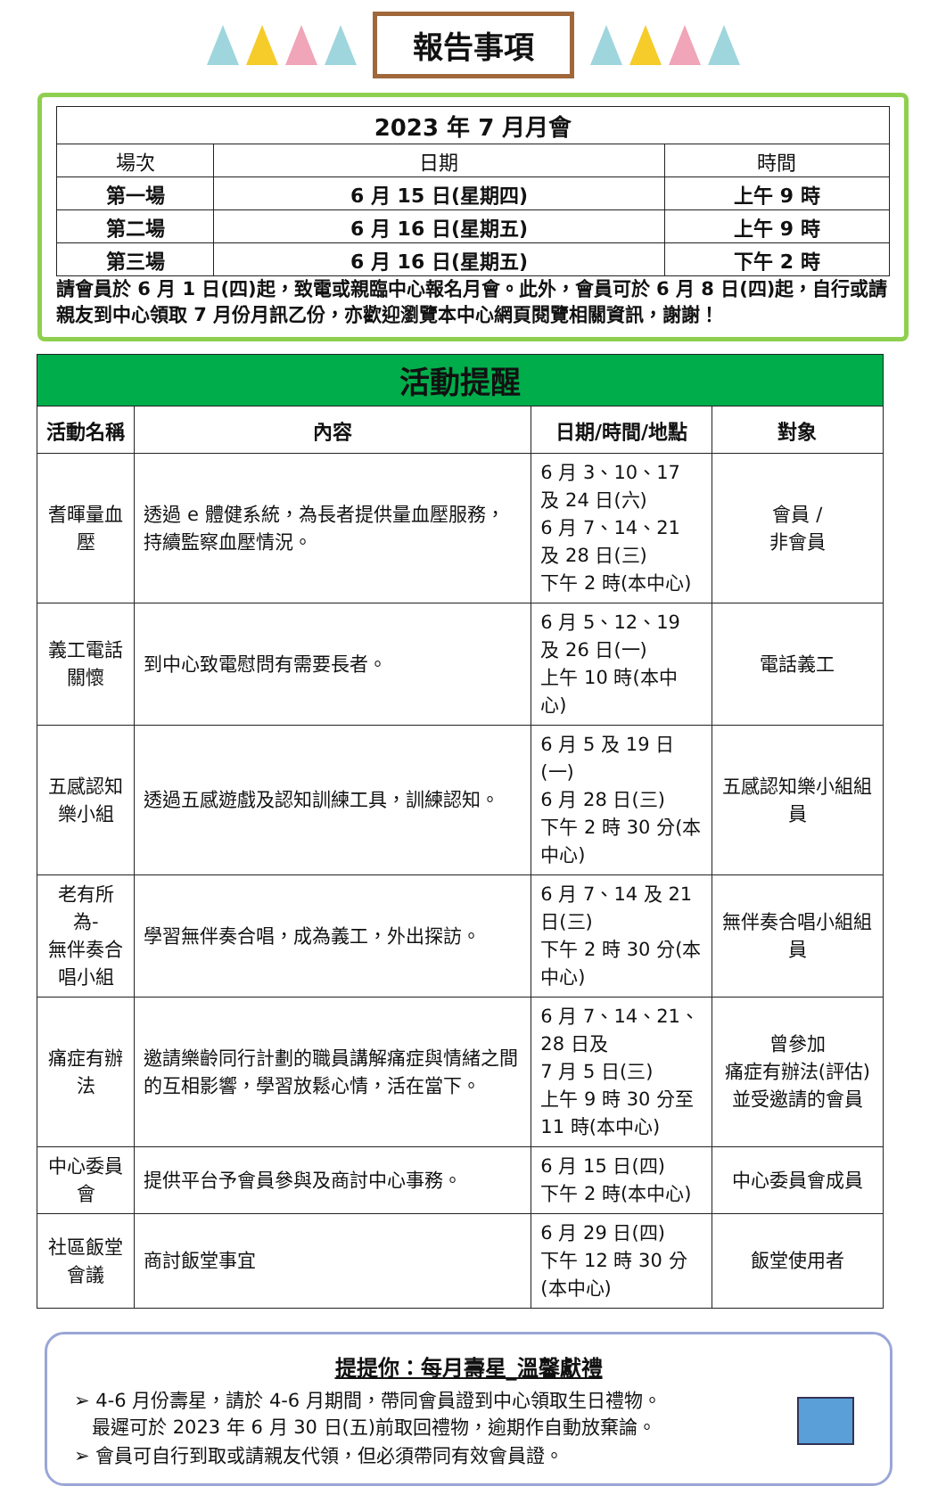報告事項
| 2023 年 7 月月會 | | |
| --- | --- | --- |
| 場次 | 日期 | 時間 |
| 第一場 | 6 月 15 日(星期四) | 上午 9 時 |
| 第二場 | 6 月 16 日(星期五) | 上午 9 時 |
| 第三場 | 6 月 16 日(星期五) | 下午 2 時 |
請會員於 6 月 1 日(四)起，致電或親臨中心報名月會。此外，會員可於 6 月 8 日(四)起，自行或請親友到中心領取 7 月份月訊乙份，亦歡迎瀏覽本中心網頁閱覽相關資訊，謝謝！
活動提醒
| 活動名稱 | 內容 | 日期/時間/地點 | 對象 |
| --- | --- | --- | --- |
| 耆暉量血壓 | 透過 e 體健系統，為長者提供量血壓服務，持續監察血壓情況。 | 6 月 3、10、17 及 24 日(六) 6 月 7、14、21 及 28 日(三) 下午 2 時(本中心) | 會員 / 非會員 |
| 義工電話關懷 | 到中心致電慰問有需要長者。 | 6 月 5、12、19 及 26 日(一) 上午 10 時(本中心) | 電話義工 |
| 五感認知樂小組 | 透過五感遊戲及認知訓練工具，訓練認知。 | 6 月 5 及 19 日(一) 6 月 28 日(三) 下午 2 時 30 分(本中心) | 五感認知樂小組組員 |
| 老有所為- 無伴奏合唱小組 | 學習無伴奏合唱，成為義工，外出探訪。 | 6 月 7、14 及 21 日(三) 下午 2 時 30 分(本中心) | 無伴奏合唱小組組員 |
| 痛症有辦法 | 邀請樂齡同行計劃的職員講解痛症與情緒之間的互相影響，學習放鬆心情，活在當下。 | 6 月 7、14、21、28 日及 7 月 5 日(三) 上午 9 時 30 分至 11 時(本中心) | 曾參加 痛症有辦法(評估)並受邀請的會員 |
| 中心委員會 | 提供平台予會員參與及商討中心事務。 | 6 月 15 日(四) 下午 2 時(本中心) | 中心委員會成員 |
| 社區飯堂會議 | 商討飯堂事宜 | 6 月 29 日(四) 下午 12 時 30 分(本中心) | 飯堂使用者 |
提提你：每月壽星_溫馨獻禮
➢ 4-6 月份壽星，請於 4-6 月期間，帶同會員證到中心領取生日禮物。
最遲可於 2023 年 6 月 30 日(五)前取回禮物，逾期作自動放棄論。
➢ 會員可自行到取或請親友代領，但必須帶同有效會員證。